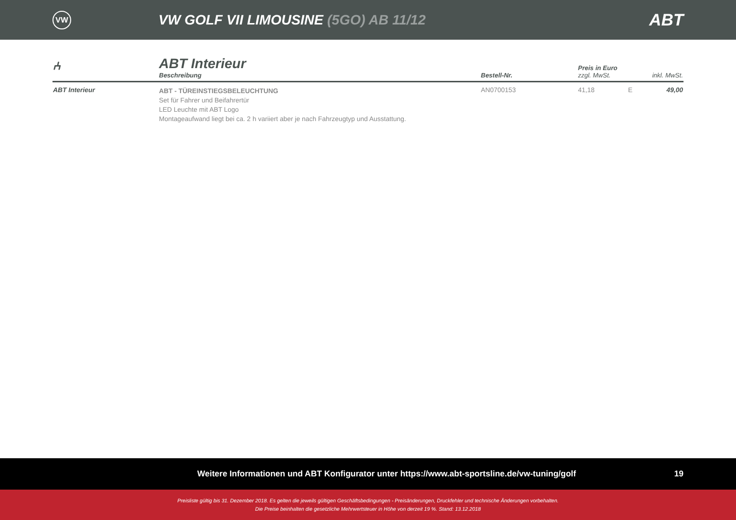VW
VW GOLF VII LIMOUSINE (5GO) AB 11/12
ABT
| ⑃ | ABT Interieur Beschreibung | Bestell-Nr. | Preis in Euro zzgl. MwSt. | | inkl. MwSt. |
| --- | --- | --- | --- | --- | --- |
| ABT Interieur | ABT - TÜREINSTIEGSBELEUCHTUNG Set für Fahrer und Beifahrertür LED Leuchte mit ABT Logo Montageaufwand liegt bei ca. 2 h variiert aber je nach Fahrzeugtyp und Ausstattung. | AN0700153 | 41,18 | E | 49,00 |
Weitere Informationen und ABT Konfigurator unter https://www.abt-sportsline.de/vw-tuning/golf 19
Preisliste gültig bis 31. Dezember 2018. Es gelten die jeweils gültigen Geschäftsbedingungen - Preisänderungen, Druckfehler und technische Änderungen vorbehalten.
Die Preise beinhalten die gesetzliche Mehrwertsteuer in Höhe von derzeit 19 %. Stand: 13.12.2018